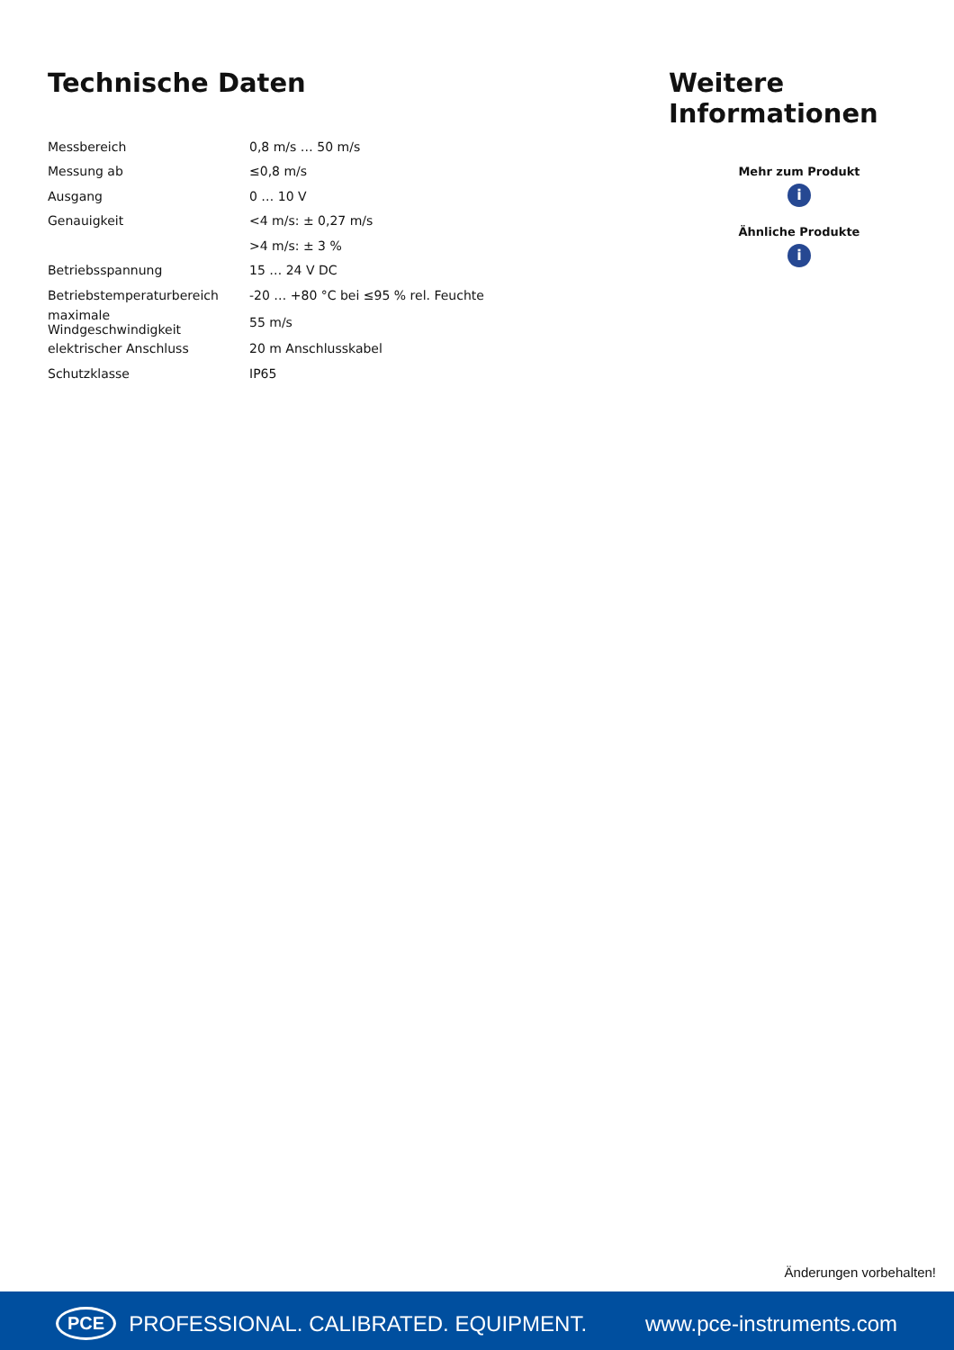Technische Daten
| Messbereich | 0,8 m/s … 50 m/s |
| Messung ab | ≤0,8 m/s |
| Ausgang | 0 … 10 V |
| Genauigkeit | <4 m/s: ± 0,27 m/s |
| | >4 m/s: ± 3 % |
| Betriebsspannung | 15 … 24 V DC |
| Betriebstemperaturbereich | -20 … +80 °C bei ≤95 % rel. Feuchte |
| maximale Windgeschwindigkeit | 55 m/s |
| elektrischer Anschluss | 20 m Anschlusskabel |
| Schutzklasse | IP65 |
Weitere Informationen
Mehr zum Produkt
i
Ähnliche Produkte
i
Änderungen vorbehalten!
PCE PROFESSIONAL. CALIBRATED. EQUIPMENT. www.pce-instruments.com